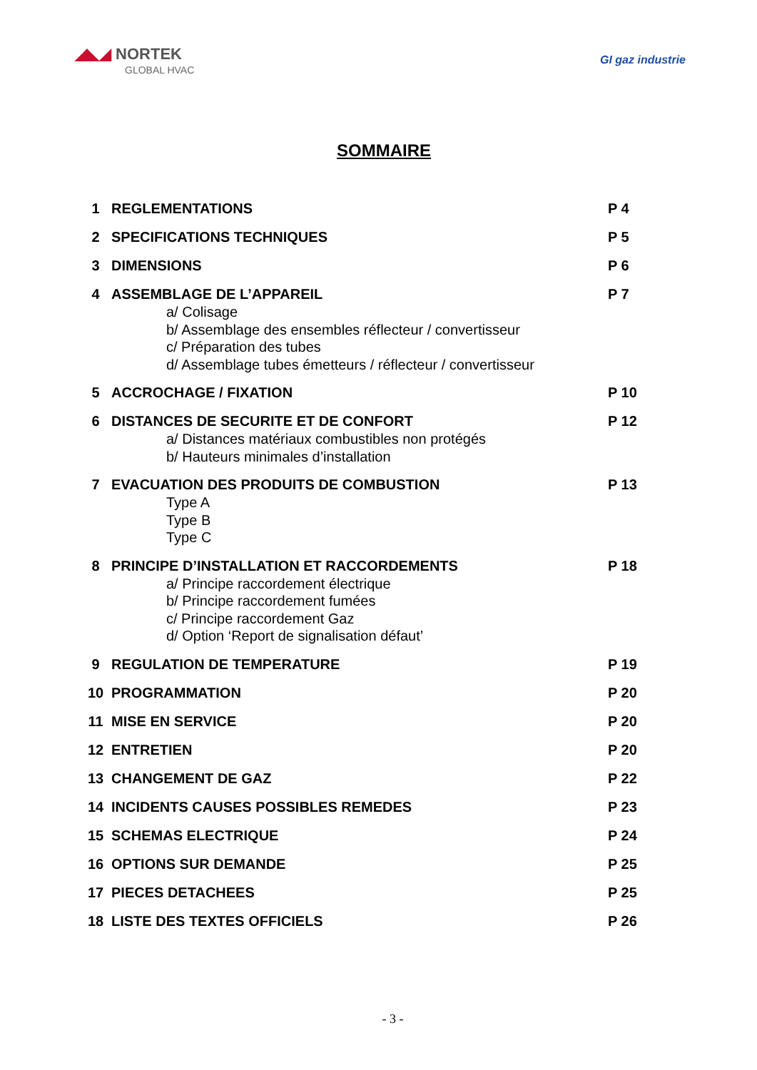◢◣◢ NORTEK
GLOBAL HVAC
GI gaz industrie
SOMMAIRE
| 1 | REGLEMENTATIONS | P 4 |
| 2 | SPECIFICATIONS TECHNIQUES | P 5 |
| 3 | DIMENSIONS | P 6 |
| 4 | ASSEMBLAGE DE L’APPAREIL a/ Colisage b/ Assemblage des ensembles réflecteur / convertisseur c/ Préparation des tubes d/ Assemblage tubes émetteurs / réflecteur / convertisseur | P 7 |
| 5 | ACCROCHAGE / FIXATION | P 10 |
| 6 | DISTANCES DE SECURITE ET DE CONFORT a/ Distances matériaux combustibles non protégés b/ Hauteurs minimales d’installation | P 12 |
| 7 | EVACUATION DES PRODUITS DE COMBUSTION Type A Type B Type C | P 13 |
| 8 | PRINCIPE D’INSTALLATION ET RACCORDEMENTS a/ Principe raccordement électrique b/ Principe raccordement fumées c/ Principe raccordement Gaz d/ Option ‘Report de signalisation défaut’ | P 18 |
| 9 | REGULATION DE TEMPERATURE | P 19 |
| 10 | PROGRAMMATION | P 20 |
| 11 | MISE EN SERVICE | P 20 |
| 12 | ENTRETIEN | P 20 |
| 13 | CHANGEMENT DE GAZ | P 22 |
| 14 | INCIDENTS CAUSES POSSIBLES REMEDES | P 23 |
| 15 | SCHEMAS ELECTRIQUE | P 24 |
| 16 | OPTIONS SUR DEMANDE | P 25 |
| 17 | PIECES DETACHEES | P 25 |
| 18 | LISTE DES TEXTES OFFICIELS | P 26 |
- 3 -